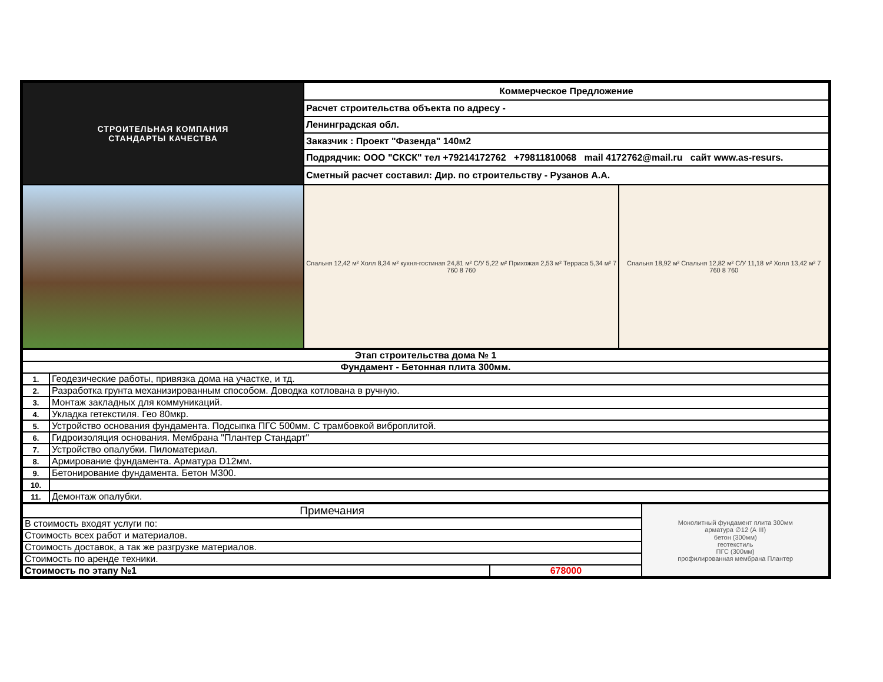| СТРОИТЕЛЬНАЯ КОМПАНИЯ СТАНДАРТЫ КАЧЕСТВА | Коммерческое Предложение | |
| | Расчет строительства объекта по адресу - | |
| | Ленинградская обл. | |
| | Заказчик : Проект "Фазенда" 140м2 | |
| | Подрядчик: ООО "СКСК" тел +79214172762 +79811810068 mail 4172762@mail.ru сайт www.as-resurs. | |
| | Сметный расчет составил: Дир. по строительству - Рузанов А.А. | |
| | Спальня 12,42 м² Холл 8,34 м² кухня-гостиная 24,81 м² С/У 5,22 м² Прихожая 2,53 м² Терраса 5,34 м² 7 760 8 760 | Спальня 18,92 м² Спальня 12,82 м² С/У 11,18 м² Холл 13,42 м² 7 760 8 760 |
| Этап строительства дома № 1 | |
| Фундамент - Бетонная плита 300мм. | |
| 1. | Геодезические работы, привязка дома на участке, и тд. |
| 2. | Разработка грунта механизированным способом. Доводка котлована в ручную. |
| 3. | Монтаж закладных для коммуникаций. |
| 4. | Укладка гетекстиля. Гео 80мкр. |
| 5. | Устройство основания фундамента. Подсыпка ПГС 500мм. С трамбовкой виброплитой. |
| 6. | Гидроизоляция основания. Мембрана "Плантер Стандарт" |
| 7. | Устройство опалубки. Пиломатериал. |
| 8. | Армирование фундамента. Арматура D12мм. |
| 9. | Бетонирование фундамента. Бетон М300. |
| 10. | |
| 11. | Демонтаж опалубки. |
| Примечания | | Монолитный фундамент плита 300мм арматура ∅12 (А III) бетон (300мм) геотекстиль ПГС (300мм) профилированная мембрана Плантер |
| В стоимость входят услуги по: | | |
| Стоимость всех работ и материалов. | | |
| Стоимость доставок, а так же разгрузке материалов. | | |
| Стоимость по аренде техники. | | |
| Стоимость по этапу №1 | 678000 | |